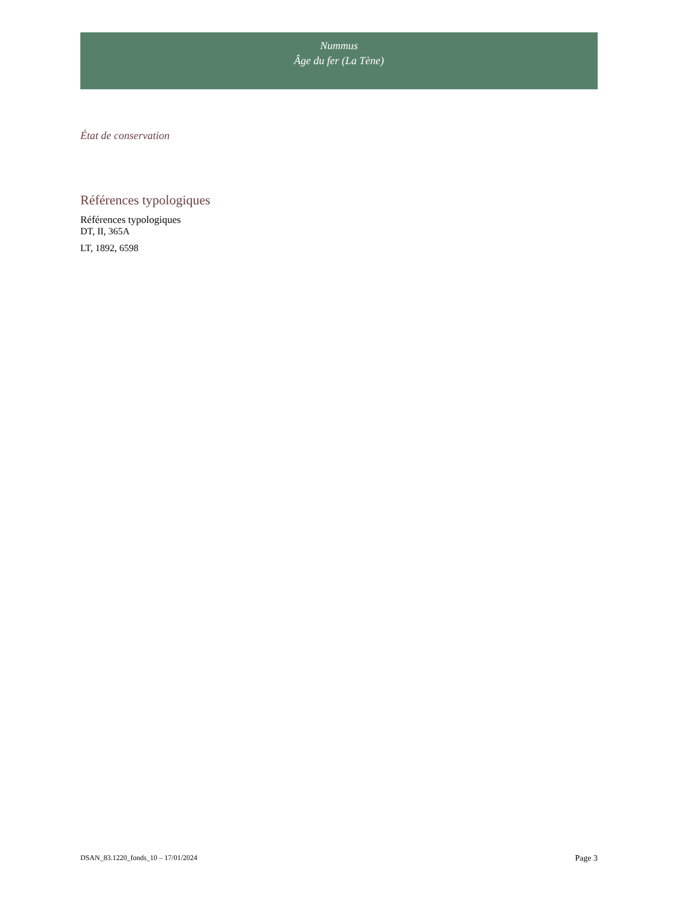Nummus
Âge du fer (La Tène)
État de conservation
Références typologiques
Références typologiques
DT, II, 365A
LT, 1892, 6598
DSAN_83.1220_fonds_10 – 17/01/2024 Page 3